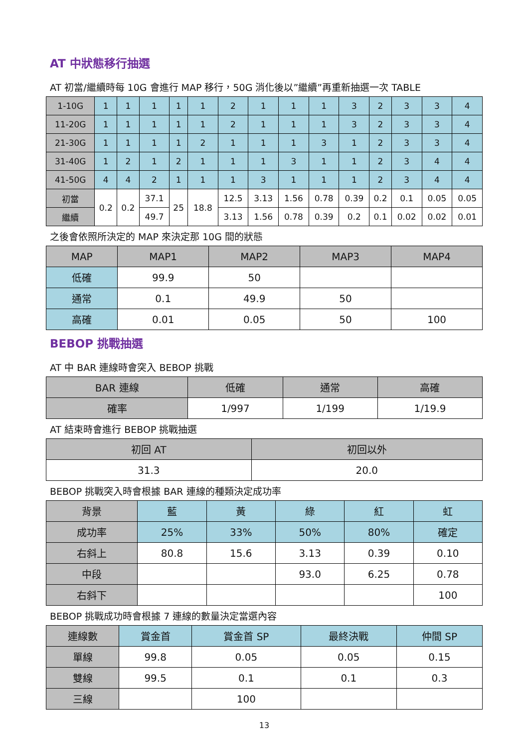AT 中狀態移行抽選
AT 初當/繼續時每 10G 會進行 MAP 移行，50G 消化後以”繼續”再重新抽選一次 TABLE
| 1-10G | 1 | 1 | 1 | 1 | 1 | 2 | 1 | 1 | 1 | 3 | 2 | 3 | 3 | 4 |
| 11-20G | 1 | 1 | 1 | 1 | 1 | 2 | 1 | 1 | 1 | 3 | 2 | 3 | 3 | 4 |
| 21-30G | 1 | 1 | 1 | 1 | 2 | 1 | 1 | 1 | 3 | 1 | 2 | 3 | 3 | 4 |
| 31-40G | 1 | 2 | 1 | 2 | 1 | 1 | 1 | 3 | 1 | 1 | 2 | 3 | 4 | 4 |
| 41-50G | 4 | 4 | 2 | 1 | 1 | 1 | 3 | 1 | 1 | 1 | 2 | 3 | 4 | 4 |
| 初當 | 0.2 | 0.2 | 37.1 | 25 | 18.8 | 12.5 | 3.13 | 1.56 | 0.78 | 0.39 | 0.2 | 0.1 | 0.05 | 0.05 |
| 繼續 | | | 49.7 | | | 3.13 | 1.56 | 0.78 | 0.39 | 0.2 | 0.1 | 0.02 | 0.02 | 0.01 |
之後會依照所決定的 MAP 來決定那 10G 間的狀態
| MAP | MAP1 | MAP2 | MAP3 | MAP4 |
| --- | --- | --- | --- | --- |
| 低確 | 99.9 | 50 | | |
| 通常 | 0.1 | 49.9 | 50 | |
| 高確 | 0.01 | 0.05 | 50 | 100 |
BEBOP 挑戰抽選
AT 中 BAR 連線時會突入 BEBOP 挑戰
| BAR 連線 | 低確 | 通常 | 高確 |
| --- | --- | --- | --- |
| 確率 | 1/997 | 1/199 | 1/19.9 |
AT 結束時會進行 BEBOP 挑戰抽選
| 初回 AT | 初回以外 |
| --- | --- |
| 31.3 | 20.0 |
BEBOP 挑戰突入時會根據 BAR 連線的種類決定成功率
| 背景 | 藍 | 黃 | 綠 | 紅 | 虹 |
| --- | --- | --- | --- | --- | --- |
| 成功率 | 25% | 33% | 50% | 80% | 確定 |
| 右斜上 | 80.8 | 15.6 | 3.13 | 0.39 | 0.10 |
| 中段 | | | 93.0 | 6.25 | 0.78 |
| 右斜下 | | | | | 100 |
BEBOP 挑戰成功時會根據 7 連線的數量決定當選內容
| 連線數 | 賞金首 | 賞金首 SP | 最終決戰 | 仲間 SP |
| --- | --- | --- | --- | --- |
| 單線 | 99.8 | 0.05 | 0.05 | 0.15 |
| 雙線 | 99.5 | 0.1 | 0.1 | 0.3 |
| 三線 | | 100 | | |
13